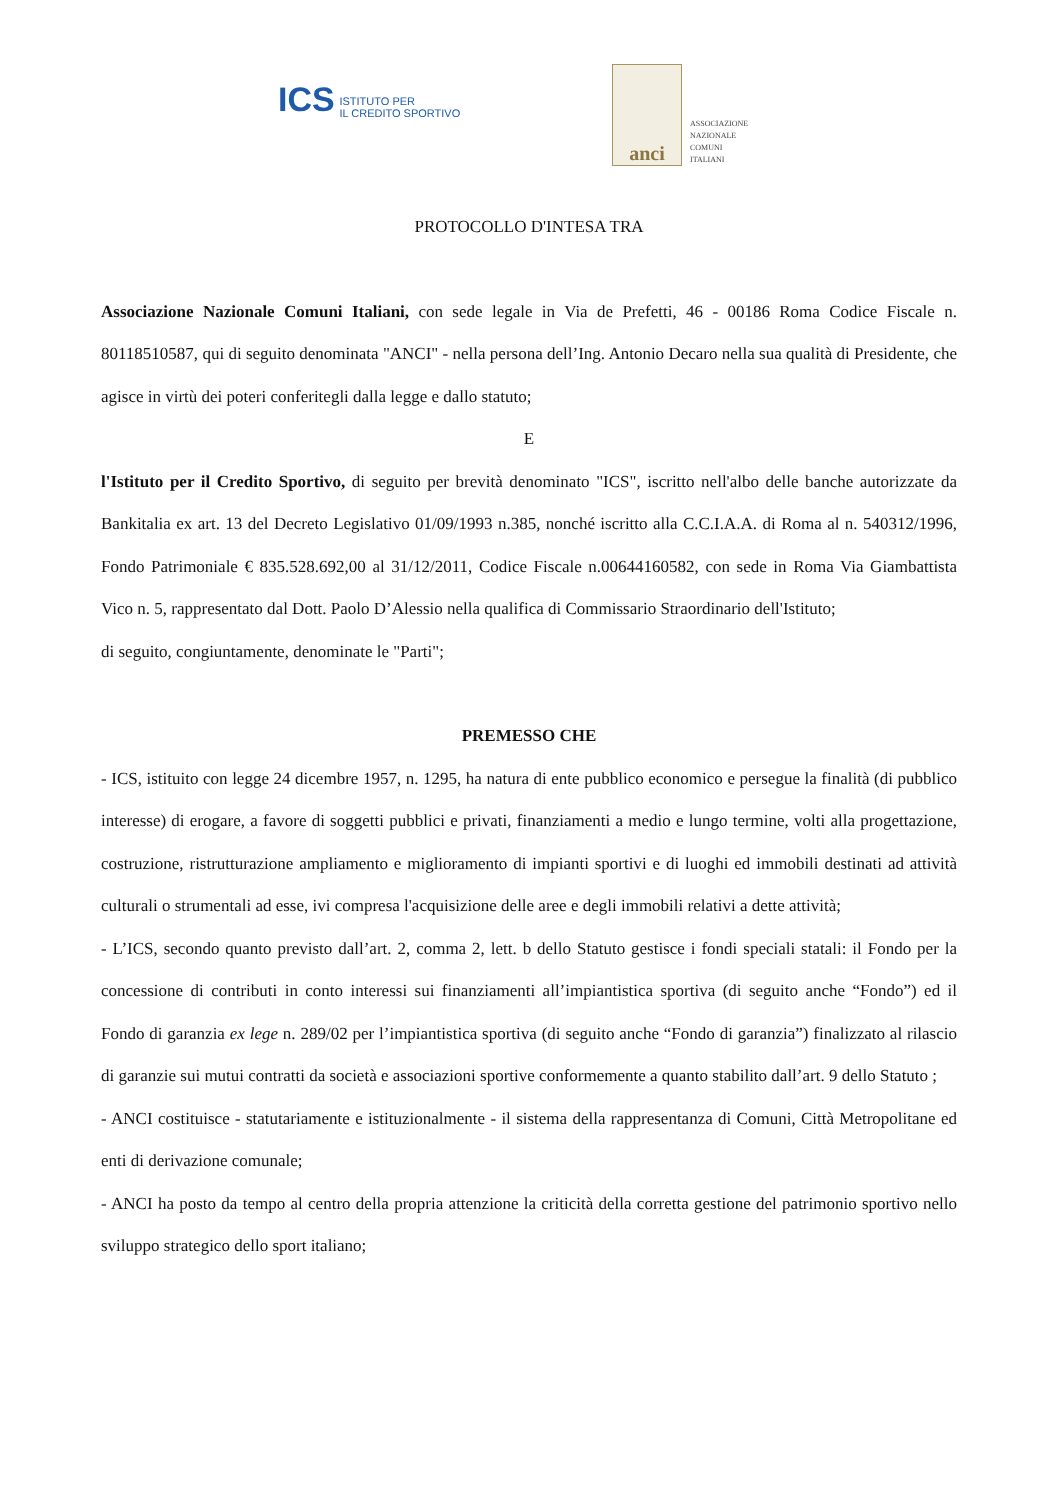ICS ISTITUTO PER
IL CREDITO SPORTIVO
anci
ASSOCIAZIONE
NAZIONALE
COMUNI
ITALIANI
PROTOCOLLO D'INTESA TRA
Associazione Nazionale Comuni Italiani, con sede legale in Via de Prefetti, 46 - 00186 Roma Codice Fiscale n. 80118510587, qui di seguito denominata "ANCI" - nella persona dell’Ing. Antonio Decaro nella sua qualità di Presidente, che agisce in virtù dei poteri conferitegli dalla legge e dallo statuto;
E
l'Istituto per il Credito Sportivo, di seguito per brevità denominato "ICS", iscritto nell'albo delle banche autorizzate da Bankitalia ex art. 13 del Decreto Legislativo 01/09/1993 n.385, nonché iscritto alla C.C.I.A.A. di Roma al n. 540312/1996, Fondo Patrimoniale € 835.528.692,00 al 31/12/2011, Codice Fiscale n.00644160582, con sede in Roma Via Giambattista Vico n. 5, rappresentato dal Dott. Paolo D’Alessio nella qualifica di Commissario Straordinario dell'Istituto;
di seguito, congiuntamente, denominate le "Parti";
PREMESSO CHE
- ICS, istituito con legge 24 dicembre 1957, n. 1295, ha natura di ente pubblico economico e persegue la finalità (di pubblico interesse) di erogare, a favore di soggetti pubblici e privati, finanziamenti a medio e lungo termine, volti alla progettazione, costruzione, ristrutturazione ampliamento e miglioramento di impianti sportivi e di luoghi ed immobili destinati ad attività culturali o strumentali ad esse, ivi compresa l'acquisizione delle aree e degli immobili relativi a dette attività;
- L’ICS, secondo quanto previsto dall’art. 2, comma 2, lett. b dello Statuto gestisce i fondi speciali statali: il Fondo per la concessione di contributi in conto interessi sui finanziamenti all’impiantistica sportiva (di seguito anche “Fondo”) ed il Fondo di garanzia ex lege n. 289/02 per l’impiantistica sportiva (di seguito anche “Fondo di garanzia”) finalizzato al rilascio di garanzie sui mutui contratti da società e associazioni sportive conformemente a quanto stabilito dall’art. 9 dello Statuto ;
- ANCI costituisce - statutariamente e istituzionalmente - il sistema della rappresentanza di Comuni, Città Metropolitane ed enti di derivazione comunale;
- ANCI ha posto da tempo al centro della propria attenzione la criticità della corretta gestione del patrimonio sportivo nello sviluppo strategico dello sport italiano;